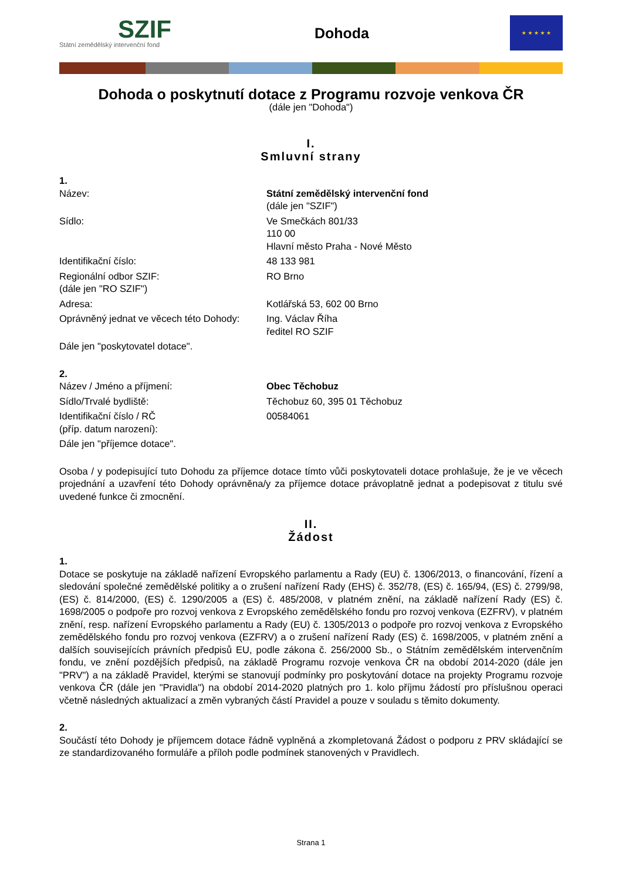SZIF
Státní zemědělský intervenční fond
Dohoda
★ ★ ★ ★ ★
Dohoda o poskytnutí dotace z Programu rozvoje venkova ČR
(dále jen "Dohoda")
I.
Smluvní strany
1.
Název: Státní zemědělský intervenční fond
(dále jen "SZIF")
Sídlo: Ve Smečkách 801/33
110 00
Hlavní město Praha - Nové Město
Identifikační číslo: 48 133 981
Regionální odbor SZIF:
(dále jen "RO SZIF")
RO Brno
Adresa: Kotlářská 53, 602 00 Brno
Oprávněný jednat ve věcech této Dohody:
Ing. Václav Říha
ředitel RO SZIF
Dále jen "poskytovatel dotace".
2.
Název / Jméno a příjmení: Obec Těchobuz
Sídlo/Trvalé bydliště: Těchobuz 60, 395 01 Těchobuz
Identifikační číslo / RČ
(příp. datum narození):
00584061
Dále jen "příjemce dotace".
Osoba / y podepisující tuto Dohodu za příjemce dotace tímto vůči poskytovateli dotace prohlašuje, že je ve věcech projednání a uzavření této Dohody oprávněna/y za příjemce dotace právoplatně jednat a podepisovat z titulu své uvedené funkce či zmocnění.
II.
Žádost
1.
Dotace se poskytuje na základě nařízení Evropského parlamentu a Rady (EU) č. 1306/2013, o financování, řízení a sledování společné zemědělské politiky a o zrušení nařízení Rady (EHS) č. 352/78, (ES) č. 165/94, (ES) č. 2799/98, (ES) č. 814/2000, (ES) č. 1290/2005 a (ES) č. 485/2008, v platném znění, na základě nařízení Rady (ES) č. 1698/2005 o podpoře pro rozvoj venkova z Evropského zemědělského fondu pro rozvoj venkova (EZFRV), v platném znění, resp. nařízení Evropského parlamentu a Rady (EU) č. 1305/2013 o podpoře pro rozvoj venkova z Evropského zemědělského fondu pro rozvoj venkova (EZFRV) a o zrušení nařízení Rady (ES) č. 1698/2005, v platném znění a dalších souvisejících právních předpisů EU, podle zákona č. 256/2000 Sb., o Státním zemědělském intervenčním fondu, ve znění pozdějších předpisů, na základě Programu rozvoje venkova ČR na období 2014-2020 (dále jen "PRV") a na základě Pravidel, kterými se stanovují podmínky pro poskytování dotace na projekty Programu rozvoje venkova ČR (dále jen "Pravidla") na období 2014-2020 platných pro 1. kolo příjmu žádostí pro příslušnou operaci včetně následných aktualizací a změn vybraných částí Pravidel a pouze v souladu s těmito dokumenty.
2.
Součástí této Dohody je příjemcem dotace řádně vyplněná a zkompletovaná Žádost o podporu z PRV skládající se ze standardizovaného formuláře a příloh podle podmínek stanovených v Pravidlech.
Strana 1